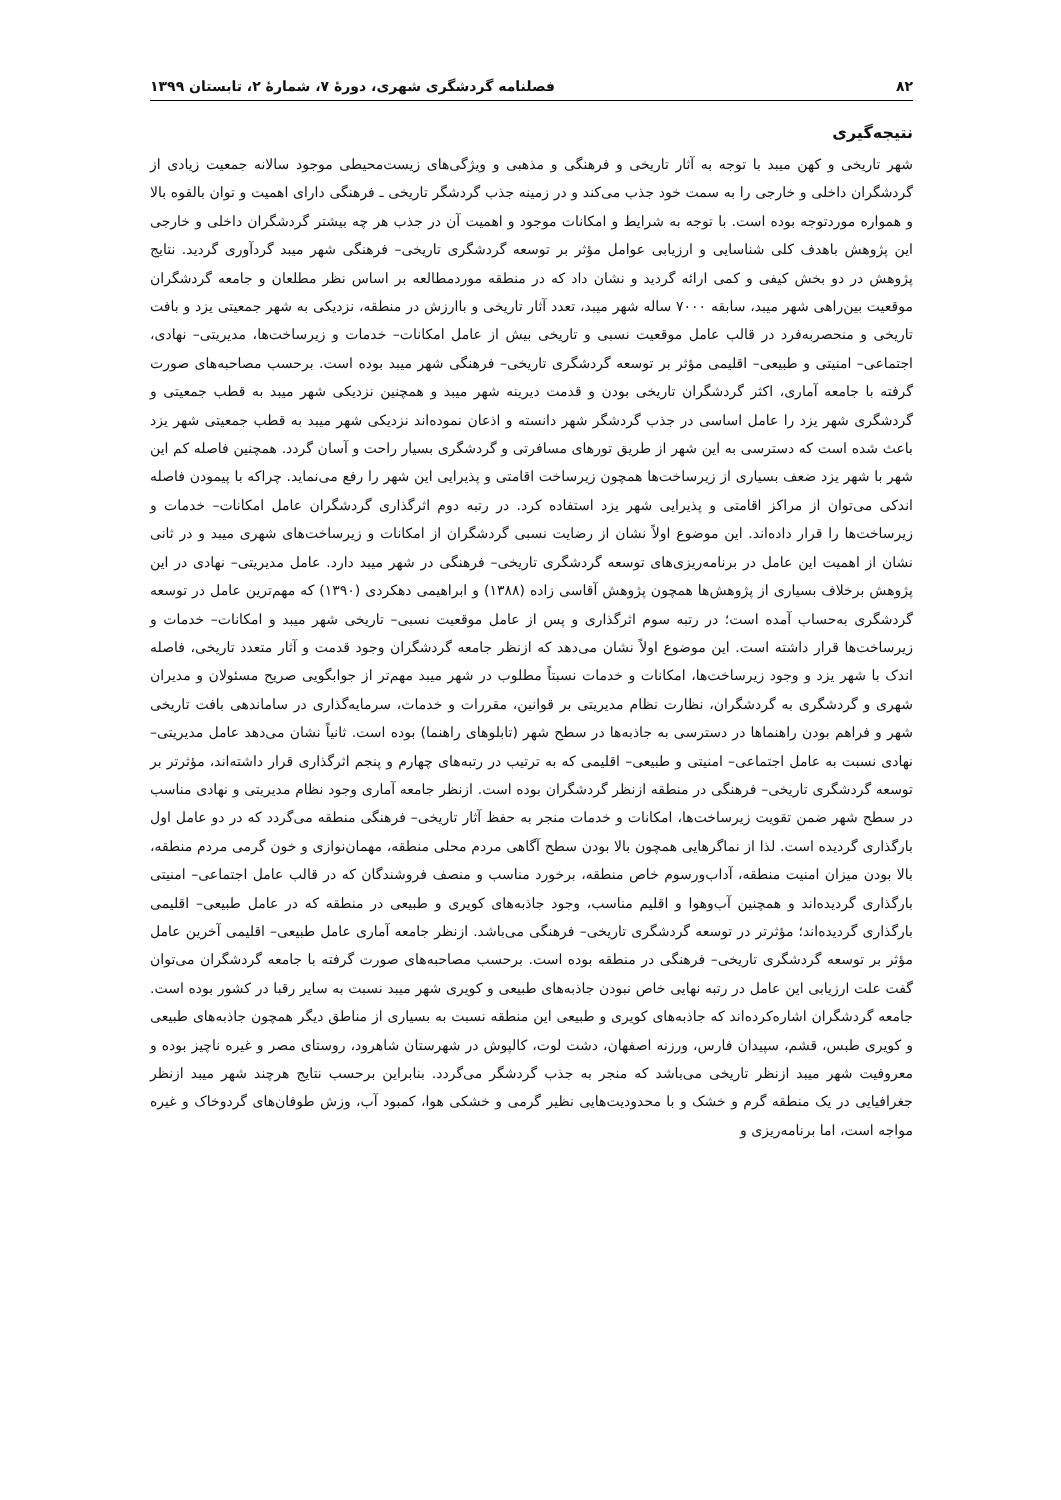۸۲ فصلنامه گردشگری شهری، دورهٔ ۷، شمارهٔ ۲، تابستان ۱۳۹۹
نتیجه‌گیری
شهر تاریخی و کهن میبد با توجه به آثار تاریخی و فرهنگی و مذهبی و ویژگی‌های زیست‌محیطی موجود سالانه جمعیت زیادی از گردشگران داخلی و خارجی را به سمت خود جذب می‌کند و در زمینه جذب گردشگر تاریخی ـ فرهنگی دارای اهمیت و توان بالقوه بالا و همواره موردتوجه بوده است. با توجه به شرایط و امکانات موجود و اهمیت آن در جذب هر چه بیشتر گردشگران داخلی و خارجی این پژوهش باهدف کلی شناسایی و ارزیابی عوامل مؤثر بر توسعه گردشگری تاریخی– فرهنگی شهر میبد گردآوری گردید. نتایج پژوهش در دو بخش کیفی و کمی ارائه گردید و نشان داد که در منطقه موردمطالعه بر اساس نظر مطلعان و جامعه گردشگران موقعیت بین‌راهی شهر میبد، سابقه ۷۰۰۰ ساله شهر میبد، تعدد آثار تاریخی و باارزش در منطقه، نزدیکی به شهر جمعیتی یزد و بافت تاریخی و منحصربه‌فرد در قالب عامل موقعیت نسبی و تاریخی بیش از عامل امکانات– خدمات و زیرساخت‌ها، مدیریتی– نهادی، اجتماعی– امنیتی و طبیعی– اقلیمی مؤثر بر توسعه گردشگری تاریخی– فرهنگی شهر میبد بوده است. برحسب مصاحبه‌های صورت گرفته با جامعه آماری، اکثر گردشگران تاریخی بودن و قدمت دیرینه شهر میبد و همچنین نزدیکی شهر میبد به قطب جمعیتی و گردشگری شهر یزد را عامل اساسی در جذب گردشگر شهر دانسته و اذعان نموده‌اند نزدیکی شهر میبد به قطب جمعیتی شهر یزد باعث شده است که دسترسی به این شهر از طریق تورهای مسافرتی و گردشگری بسیار راحت و آسان گردد. همچنین فاصله کم این شهر با شهر یزد ضعف بسیاری از زیرساخت‌ها همچون زیرساخت اقامتی و پذیرایی این شهر را رفع می‌نماید. چراکه با پیمودن فاصله اندکی می‌توان از مراکز اقامتی و پذیرایی شهر یزد استفاده کرد. در رتبه دوم اثرگذاری گردشگران عامل امکانات– خدمات و زیرساخت‌ها را قرار داده‌اند. این موضوع اولاً نشان از رضایت نسبی گردشگران از امکانات و زیرساخت‌های شهری میبد و در ثانی نشان از اهمیت این عامل در برنامه‌ریزی‌های توسعه گردشگری تاریخی– فرهنگی در شهر میبد دارد. عامل مدیریتی– نهادی در این پژوهش برخلاف بسیاری از پژوهش‌ها همچون پژوهش آقاسی زاده (۱۳۸۸) و ابراهیمی دهکردی (۱۳۹۰) که مهم‌ترین عامل در توسعه گردشگری به‌حساب آمده است؛ در رتبه سوم اثرگذاری و پس از عامل موقعیت نسبی– تاریخی شهر میبد و امکانات– خدمات و زیرساخت‌ها قرار داشته است. این موضوع اولاً نشان می‌دهد که ازنظر جامعه گردشگران وجود قدمت و آثار متعدد تاریخی، فاصله اندک با شهر یزد و وجود زیرساخت‌ها، امکانات و خدمات نسبتاً مطلوب در شهر میبد مهم‌تر از جوابگویی صریح مسئولان و مدیران شهری و گردشگری به گردشگران، نظارت نظام مدیریتی بر قوانین، مقررات و خدمات، سرمایه‌گذاری در ساماندهی بافت تاریخی شهر و فراهم بودن راهنماها در دسترسی به جاذبه‌ها در سطح شهر (تابلوهای راهنما) بوده است. ثانیاً نشان می‌دهد عامل مدیریتی– نهادی نسبت به عامل اجتماعی– امنیتی و طبیعی– اقلیمی که به ترتیب در رتبه‌های چهارم و پنجم اثرگذاری قرار داشته‌اند، مؤثرتر بر توسعه گردشگری تاریخی– فرهنگی در منطقه ازنظر گردشگران بوده است. ازنظر جامعه آماری وجود نظام مدیریتی و نهادی مناسب در سطح شهر ضمن تقویت زیرساخت‌ها، امکانات و خدمات منجر به حفظ آثار تاریخی– فرهنگی منطقه می‌گردد که در دو عامل اول بارگذاری گردیده است. لذا از نماگرهایی همچون بالا بودن سطح آگاهی مردم محلی منطقه، مهمان‌نوازی و خون گرمی مردم منطقه، بالا بودن میزان امنیت منطقه، آداب‌ورسوم خاص منطقه، برخورد مناسب و منصف فروشندگان که در قالب عامل اجتماعی– امنیتی بارگذاری گردیده‌اند و همچنین آب‌وهوا و اقلیم مناسب، وجود جاذبه‌های کویری و طبیعی در منطقه که در عامل طبیعی– اقلیمی بارگذاری گردیده‌اند؛ مؤثرتر در توسعه گردشگری تاریخی– فرهنگی می‌باشد. ازنظر جامعه آماری عامل طبیعی– اقلیمی آخرین عامل مؤثر بر توسعه گردشگری تاریخی– فرهنگی در منطقه بوده است. برحسب مصاحبه‌های صورت گرفته با جامعه گردشگران می‌توان گفت علت ارزیابی این عامل در رتبه نهایی خاص نبودن جاذبه‌های طبیعی و کویری شهر میبد نسبت به سایر رقبا در کشور بوده است. جامعه گردشگران اشاره‌کرده‌اند که جاذبه‌های کویری و طبیعی این منطقه نسبت به بسیاری از مناطق دیگر همچون جاذبه‌های طبیعی و کویری طبس، قشم، سپیدان فارس، ورزنه اصفهان، دشت لوت، کالپوش در شهرستان شاهرود، روستای مصر و غیره ناچیز بوده و معروفیت شهر میبد ازنظر تاریخی می‌باشد که منجر به جذب گردشگر می‌گردد. بنابراین برحسب نتایج هرچند شهر میبد ازنظر جغرافیایی در یک منطقه گرم و خشک و با محدودیت‌هایی نظیر گرمی و خشکی هوا، کمبود آب، وزش طوفان‌های گردوخاک و غیره مواجه است، اما برنامه‌ریزی و